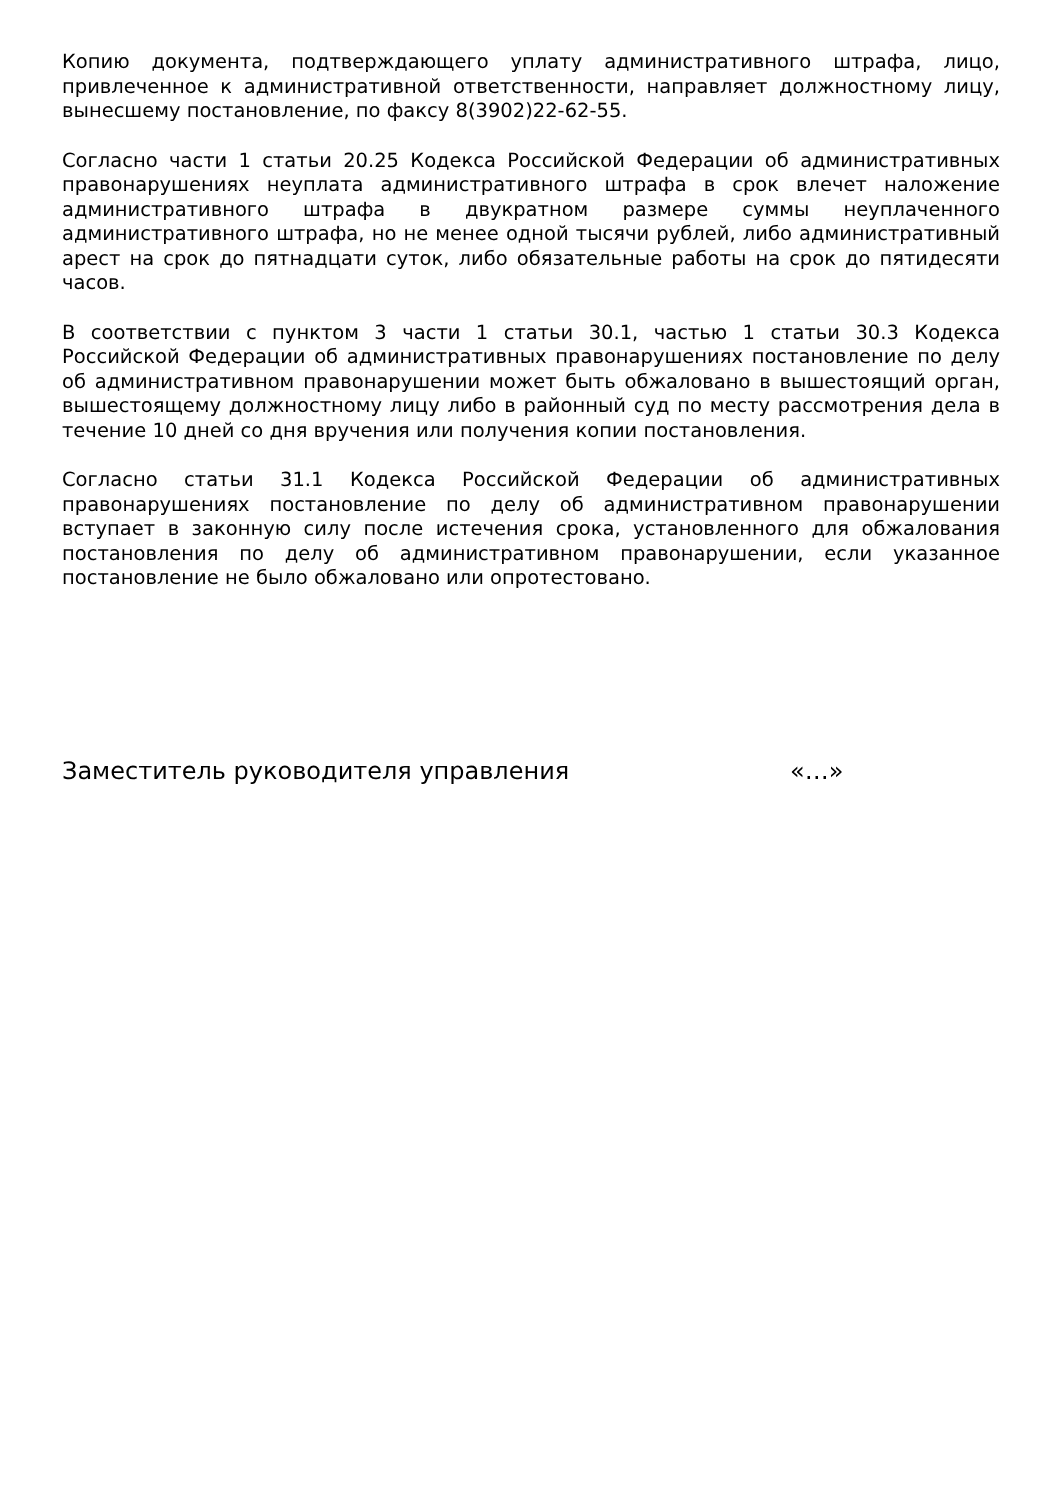Копию документа, подтверждающего уплату административного штрафа, лицо, привлеченное к административной ответственности, направляет должностному лицу, вынесшему постановление, по факсу 8(3902)22-62-55.
Согласно части 1 статьи 20.25 Кодекса Российской Федерации об административных правонарушениях неуплата административного штрафа в срок влечет наложение административного штрафа в двукратном размере суммы неуплаченного административного штрафа, но не менее одной тысячи рублей, либо административный арест на срок до пятнадцати суток, либо обязательные работы на срок до пятидесяти часов.
В соответствии с пунктом 3 части 1 статьи 30.1, частью 1 статьи 30.3 Кодекса Российской Федерации об административных правонарушениях постановление по делу об административном правонарушении может быть обжаловано в вышестоящий орган, вышестоящему должностному лицу либо в районный суд по месту рассмотрения дела в течение 10 дней со дня вручения или получения копии постановления.
Согласно статьи 31.1 Кодекса Российской Федерации об административных правонарушениях постановление по делу об административном правонарушении вступает в законную силу после истечения срока, установленного для обжалования постановления по делу об административном правонарушении, если указанное постановление не было обжаловано или опротестовано.
Заместитель руководителя управления «…»